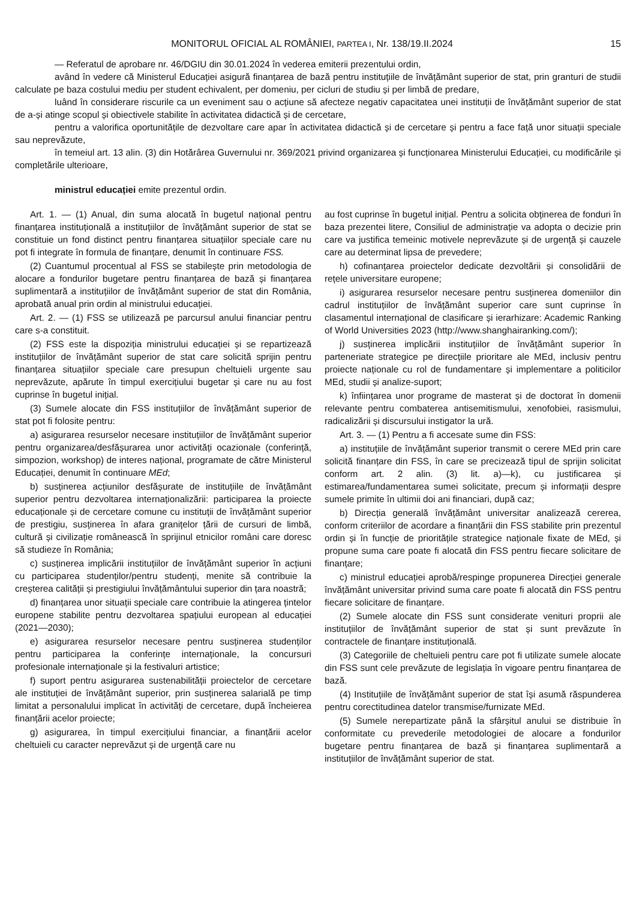MONITORUL OFICIAL AL ROMÂNIEI, PARTEA I, Nr. 138/19.II.2024
15
— Referatul de aprobare nr. 46/DGIU din 30.01.2024 în vederea emiterii prezentului ordin,
având în vedere că Ministerul Educației asigură finanțarea de bază pentru instituțiile de învățământ superior de stat, prin granturi de studii calculate pe baza costului mediu per student echivalent, per domeniu, per cicluri de studiu și per limbă de predare,
luând în considerare riscurile ca un eveniment sau o acțiune să afecteze negativ capacitatea unei instituții de învățământ superior de stat de a-și atinge scopul și obiectivele stabilite în activitatea didactică și de cercetare,
pentru a valorifica oportunitățile de dezvoltare care apar în activitatea didactică și de cercetare și pentru a face față unor situații speciale sau neprevăzute,
în temeiul art. 13 alin. (3) din Hotărârea Guvernului nr. 369/2021 privind organizarea și funcționarea Ministerului Educației, cu modificările și completările ulterioare,
ministrul educației emite prezentul ordin.
Art. 1. — (1) Anual, din suma alocată în bugetul național pentru finanțarea instituțională a instituțiilor de învățământ superior de stat se constituie un fond distinct pentru finanțarea situațiilor speciale care nu pot fi integrate în formula de finanțare, denumit în continuare FSS.
(2) Cuantumul procentual al FSS se stabilește prin metodologia de alocare a fondurilor bugetare pentru finanțarea de bază și finanțarea suplimentară a instituțiilor de învățământ superior de stat din România, aprobată anual prin ordin al ministrului educației.
Art. 2. — (1) FSS se utilizează pe parcursul anului financiar pentru care s-a constituit.
(2) FSS este la dispoziția ministrului educației și se repartizează instituțiilor de învățământ superior de stat care solicită sprijin pentru finanțarea situațiilor speciale care presupun cheltuieli urgente sau neprevăzute, apărute în timpul exercițiului bugetar și care nu au fost cuprinse în bugetul inițial.
(3) Sumele alocate din FSS instituțiilor de învățământ superior de stat pot fi folosite pentru:
a) asigurarea resurselor necesare instituțiilor de învățământ superior pentru organizarea/desfășurarea unor activități ocazionale (conferință, simpozion, workshop) de interes național, programate de către Ministerul Educației, denumit în continuare MEd;
b) susținerea acțiunilor desfășurate de instituțiile de învățământ superior pentru dezvoltarea internaționalizării: participarea la proiecte educaționale și de cercetare comune cu instituții de învățământ superior de prestigiu, susținerea în afara granițelor țării de cursuri de limbă, cultură și civilizație românească în sprijinul etnicilor români care doresc să studieze în România;
c) susținerea implicării instituțiilor de învățământ superior în acțiuni cu participarea studenților/pentru studenți, menite să contribuie la creșterea calității și prestigiului învățământului superior din țara noastră;
d) finanțarea unor situații speciale care contribuie la atingerea țintelor europene stabilite pentru dezvoltarea spațiului european al educației (2021—2030);
e) asigurarea resurselor necesare pentru susținerea studenților pentru participarea la conferințe internaționale, la concursuri profesionale internaționale și la festivaluri artistice;
f) suport pentru asigurarea sustenabilității proiectelor de cercetare ale instituției de învățământ superior, prin susținerea salarială pe timp limitat a personalului implicat în activități de cercetare, după încheierea finanțării acelor proiecte;
g) asigurarea, în timpul exercițiului financiar, a finanțării acelor cheltuieli cu caracter neprevăzut și de urgență care nu
au fost cuprinse în bugetul inițial. Pentru a solicita obținerea de fonduri în baza prezentei litere, Consiliul de administrație va adopta o decizie prin care va justifica temeinic motivele neprevăzute și de urgență și cauzele care au determinat lipsa de prevedere;
h) cofinanțarea proiectelor dedicate dezvoltării și consolidării de rețele universitare europene;
i) asigurarea resurselor necesare pentru susținerea domeniilor din cadrul instituțiilor de învățământ superior care sunt cuprinse în clasamentul internațional de clasificare și ierarhizare: Academic Ranking of World Universities 2023 (http://www.shanghairanking.com/);
j) susținerea implicării instituțiilor de învățământ superior în parteneriate strategice pe direcțiile prioritare ale MEd, inclusiv pentru proiecte naționale cu rol de fundamentare și implementare a politicilor MEd, studii și analize-suport;
k) înființarea unor programe de masterat și de doctorat în domenii relevante pentru combaterea antisemitismului, xenofobiei, rasismului, radicalizării și discursului instigator la ură.
Art. 3. — (1) Pentru a fi accesate sume din FSS:
a) instituțiile de învățământ superior transmit o cerere MEd prin care solicită finanțare din FSS, în care se precizează tipul de sprijin solicitat conform art. 2 alin. (3) lit. a)—k), cu justificarea și estimarea/fundamentarea sumei solicitate, precum și informații despre sumele primite în ultimii doi ani financiari, după caz;
b) Direcția generală învățământ universitar analizează cererea, conform criteriilor de acordare a finanțării din FSS stabilite prin prezentul ordin și în funcție de prioritățile strategice naționale fixate de MEd, și propune suma care poate fi alocată din FSS pentru fiecare solicitare de finanțare;
c) ministrul educației aprobă/respinge propunerea Direcției generale învățământ universitar privind suma care poate fi alocată din FSS pentru fiecare solicitare de finanțare.
(2) Sumele alocate din FSS sunt considerate venituri proprii ale instituțiilor de învățământ superior de stat și sunt prevăzute în contractele de finanțare instituțională.
(3) Categoriile de cheltuieli pentru care pot fi utilizate sumele alocate din FSS sunt cele prevăzute de legislația în vigoare pentru finanțarea de bază.
(4) Instituțiile de învățământ superior de stat își asumă răspunderea pentru corectitudinea datelor transmise/furnizate MEd.
(5) Sumele nerepartizate până la sfârșitul anului se distribuie în conformitate cu prevederile metodologiei de alocare a fondurilor bugetare pentru finanțarea de bază și finanțarea suplimentară a instituțiilor de învățământ superior de stat.